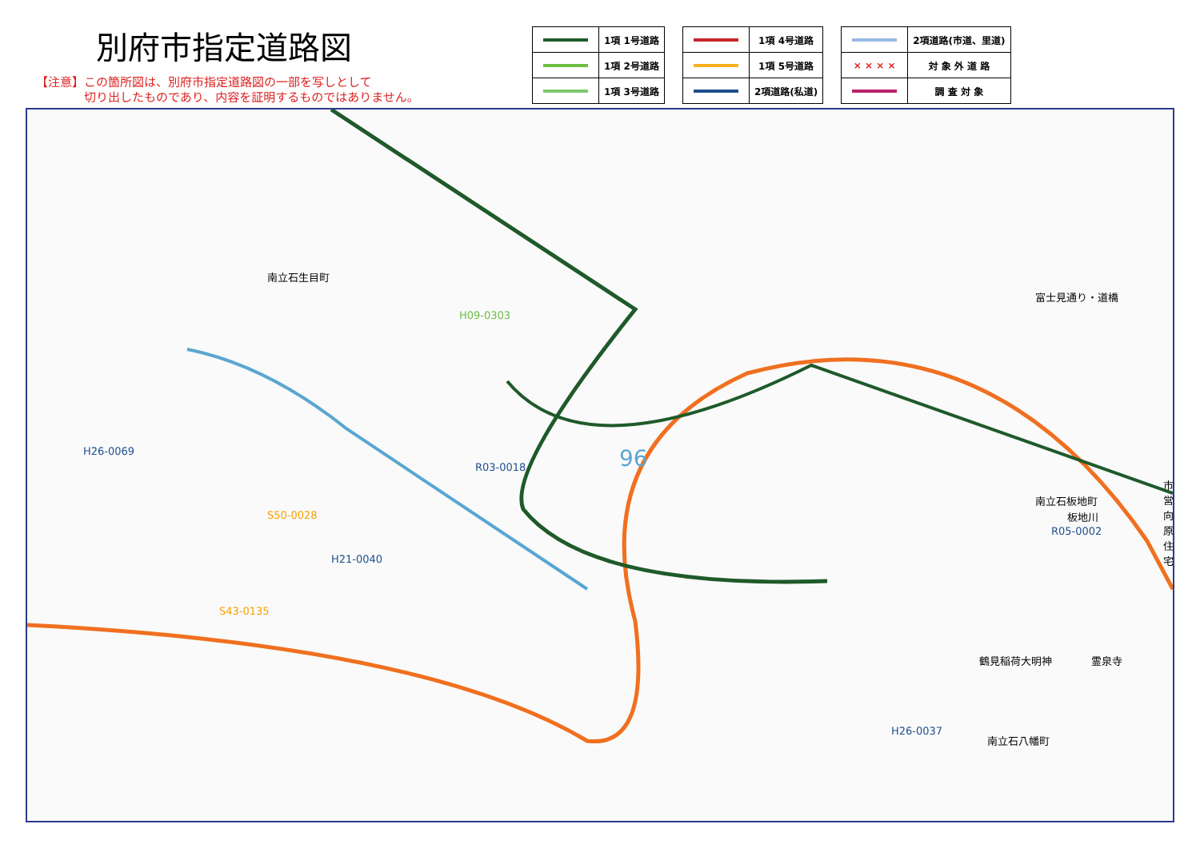別府市指定道路図
【注意】この箇所図は、別府市指定道路図の一部を写しとして
　　　　切り出したものであり、内容を証明するものではありません。
| | 1項 1号道路 |
| | 1項 2号道路 |
| | 1項 3号道路 |
| | 1項 4号道路 |
| | 1項 5号道路 |
| | 2項道路(私道) |
| | 2項道路(市道、里道) |
| × × × × | 対 象 外 道 路 |
| | 調 査 対 象 |
南立石生目町
富士見通り・道橋
市営向原住宅
南立石板地町
板地川
鶴見稲荷大明神 霊泉寺
南立石八幡町
S43-0135
S50-0028
R05-0002
R03-0018
H26-0037
H26-0069
H21-0040
96
H09-0303